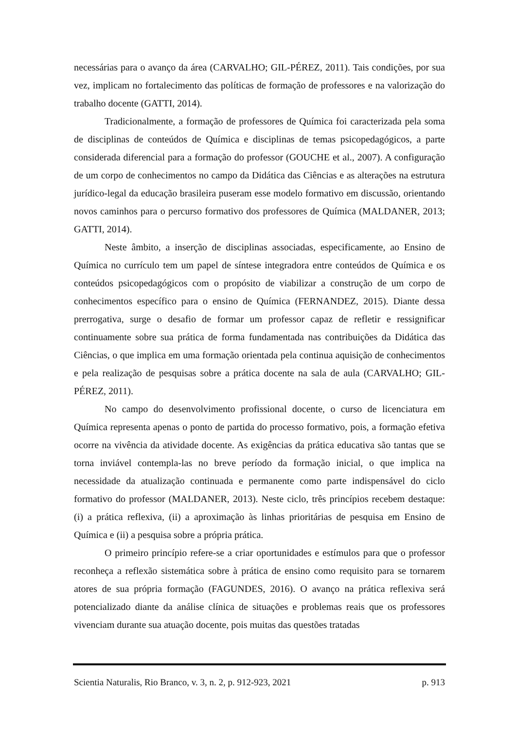necessárias para o avanço da área (CARVALHO; GIL-PÉREZ, 2011). Tais condições, por sua vez, implicam no fortalecimento das políticas de formação de professores e na valorização do trabalho docente (GATTI, 2014).
Tradicionalmente, a formação de professores de Química foi caracterizada pela soma de disciplinas de conteúdos de Química e disciplinas de temas psicopedagógicos, a parte considerada diferencial para a formação do professor (GOUCHE et al., 2007). A configuração de um corpo de conhecimentos no campo da Didática das Ciências e as alterações na estrutura jurídico-legal da educação brasileira puseram esse modelo formativo em discussão, orientando novos caminhos para o percurso formativo dos professores de Química (MALDANER, 2013; GATTI, 2014).
Neste âmbito, a inserção de disciplinas associadas, especificamente, ao Ensino de Química no currículo tem um papel de síntese integradora entre conteúdos de Química e os conteúdos psicopedagógicos com o propósito de viabilizar a construção de um corpo de conhecimentos específico para o ensino de Química (FERNANDEZ, 2015). Diante dessa prerrogativa, surge o desafio de formar um professor capaz de refletir e ressignificar continuamente sobre sua prática de forma fundamentada nas contribuições da Didática das Ciências, o que implica em uma formação orientada pela continua aquisição de conhecimentos e pela realização de pesquisas sobre a prática docente na sala de aula (CARVALHO; GIL-PÉREZ, 2011).
No campo do desenvolvimento profissional docente, o curso de licenciatura em Química representa apenas o ponto de partida do processo formativo, pois, a formação efetiva ocorre na vivência da atividade docente. As exigências da prática educativa são tantas que se torna inviável contempla-las no breve período da formação inicial, o que implica na necessidade da atualização continuada e permanente como parte indispensável do ciclo formativo do professor (MALDANER, 2013). Neste ciclo, três princípios recebem destaque: (i) a prática reflexiva, (ii) a aproximação às linhas prioritárias de pesquisa em Ensino de Química e (ii) a pesquisa sobre a própria prática.
O primeiro princípio refere-se a criar oportunidades e estímulos para que o professor reconheça a reflexão sistemática sobre à prática de ensino como requisito para se tornarem atores de sua própria formação (FAGUNDES, 2016). O avanço na prática reflexiva será potencializado diante da análise clínica de situações e problemas reais que os professores vivenciam durante sua atuação docente, pois muitas das questões tratadas
Scientia Naturalis, Rio Branco, v. 3, n. 2, p. 912-923, 2021 p. 913